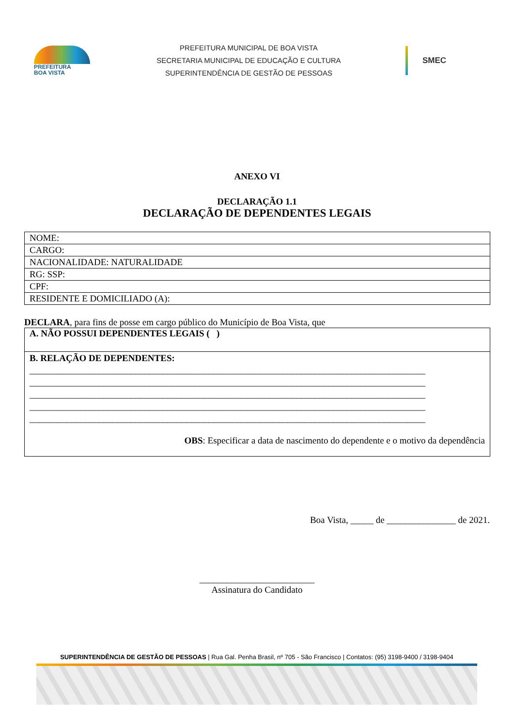PREFEITURA
BOA VISTA
PREFEITURA MUNICIPAL DE BOA VISTA
SECRETARIA MUNICIPAL DE EDUCAÇÃO E CULTURA
SUPERINTENDÊNCIA DE GESTÃO DE PESSOAS
SMEC
ANEXO VI
DECLARAÇÃO 1.1
DECLARAÇÃO DE DEPENDENTES LEGAIS
| NOME: |
| CARGO: |
| NACIONALIDADE: NATURALIDADE |
| RG: SSP: |
| CPF: |
| RESIDENTE E DOMICILIADO (A): |
DECLARA, para fins de posse em cargo público do Município de Boa Vista, que
A. NÃO POSSUI DEPENDENTES LEGAIS ( )
B. RELAÇÃO DE DEPENDENTES:
______________________________________________________________________________________
______________________________________________________________________________________
______________________________________________________________________________________
______________________________________________________________________________________
______________________________________________________________________________________
OBS: Especificar a data de nascimento do dependente e o motivo da dependência
Boa Vista, _____ de _______________ de 2021.
_________________________
Assinatura do Candidato
SUPERINTENDÊNCIA DE GESTÃO DE PESSOAS | Rua Gal. Penha Brasil, nº 705 - São Francisco | Contatos: (95) 3198-9400 / 3198-9404